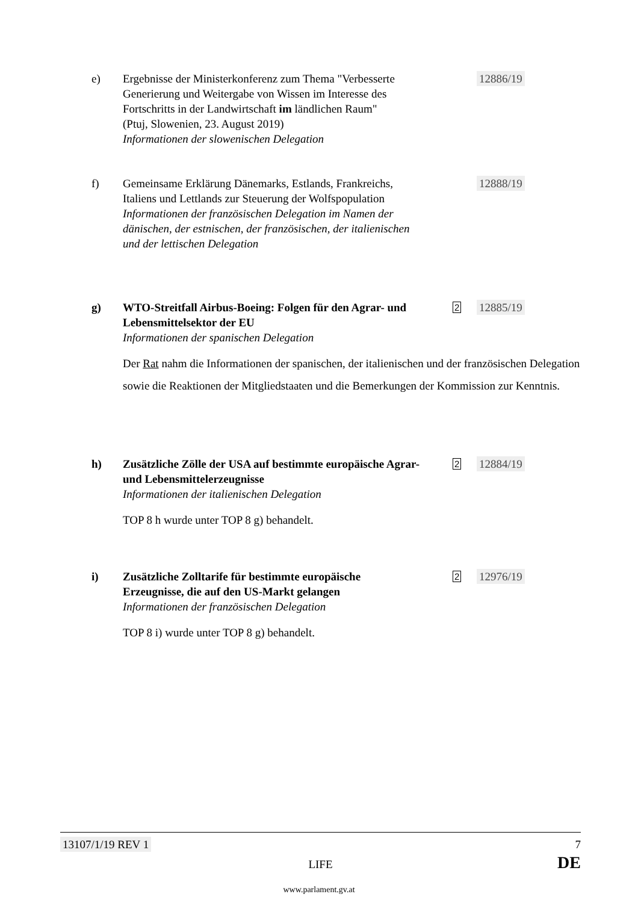e) Ergebnisse der Ministerkonferenz zum Thema "Verbesserte Generierung und Weitergabe von Wissen im Interesse des Fortschritts in der Landwirtschaft im ländlichen Raum"
(Ptuj, Slowenien, 23. August 2019)
Informationen der slowenischen Delegation
12886/19
f) Gemeinsame Erklärung Dänemarks, Estlands, Frankreichs, Italiens und Lettlands zur Steuerung der Wolfspopulation
Informationen der französischen Delegation im Namen der dänischen, der estnischen, der französischen, der italienischen und der lettischen Delegation
12888/19
g) WTO-Streitfall Airbus-Boeing: Folgen für den Agrar- und Lebensmittelsektor der EU
Informationen der spanischen Delegation
2 12885/19
Der Rat nahm die Informationen der spanischen, der italienischen und der französischen Delegation sowie die Reaktionen der Mitgliedstaaten und die Bemerkungen der Kommission zur Kenntnis.
h) Zusätzliche Zölle der USA auf bestimmte europäische Agrar- und Lebensmittelerzeugnisse
Informationen der italienischen Delegation
2 12884/19
TOP 8 h wurde unter TOP 8 g) behandelt.
i) Zusätzliche Zolltarife für bestimmte europäische Erzeugnisse, die auf den US-Markt gelangen
Informationen der französischen Delegation
2 12976/19
TOP 8 i) wurde unter TOP 8 g) behandelt.
13107/1/19 REV 1 7
LIFE DE
www.parlament.gv.at